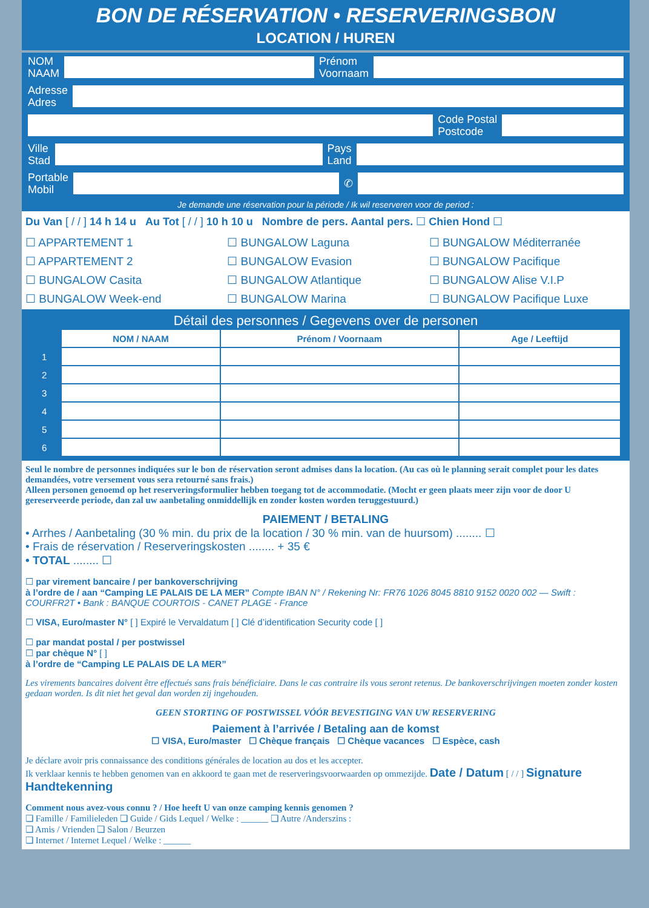BON DE RÉSERVATION • RESERVERINGSBON
LOCATION / HUREN
NOM
NAAM
Prénom
Voornaam
Adresse
Adres
Code Postal
Postcode
Ville
Stad
Pays
Land
Portable
Mobil
✆
Je demande une réservation pour la période / Ik wil reserveren voor de period :
Du Van [ / / ] 14 h 14 u Au Tot [ / / ] 10 h 10 u Nombre de pers. Aantal pers. ☐ Chien Hond ☐
☐ APPARTEMENT 1 ☐ BUNGALOW Laguna ☐ BUNGALOW Méditerranée ☐ APPARTEMENT 2 ☐ BUNGALOW Evasion ☐ BUNGALOW Pacifique ☐ BUNGALOW Casita ☐ BUNGALOW Atlantique ☐ BUNGALOW Alise V.I.P ☐ BUNGALOW Week-end ☐ BUNGALOW Marina ☐ BUNGALOW Pacifique Luxe
Détail des personnes / Gegevens over de personen
| | NOM / NAAM | Prénom / Voornaam | Age / Leeftijd |
| --- | --- | --- | --- |
| 1 | | | |
| 2 | | | |
| 3 | | | |
| 4 | | | |
| 5 | | | |
| 6 | | | |
Seul le nombre de personnes indiquées sur le bon de réservation seront admises dans la location. (Au cas où le planning serait complet pour les dates demandées, votre versement vous sera retourné sans frais.)
Alleen personen genoemd op het reserveringsformulier hebben toegang tot de accommodatie. (Mocht er geen plaats meer zijn voor de door U gereserveerde periode, dan zal uw aanbetaling onmiddellijk en zonder kosten worden teruggestuurd.)
PAIEMENT / BETALING
• Arrhes / Aanbetaling (30 % min. du prix de la location / 30 % min. van de huursom) ........ ☐
• Frais de réservation / Reserveringskosten ........ + 35 €
• TOTAL ........ ☐
☐ par virement bancaire / per bankoverschrijving
à l’ordre de / aan “Camping LE PALAIS DE LA MER” Compte IBAN N° / Rekening Nr: FR76 1026 8045 8810 9152 0020 002 — Swift : COURFR2T • Bank : BANQUE COURTOIS - CANET PLAGE - France
☐ VISA, Euro/master N° [ ] Expiré le Vervaldatum [ ] Clé d’identification Security code [ ]
☐ par mandat postal / per postwissel
☐ par chèque N° [ ]
à l’ordre de “Camping LE PALAIS DE LA MER”
Les virements bancaires doivent être effectués sans frais bénéficiaire. Dans le cas contraire ils vous seront retenus. De bankoverschrijvingen moeten zonder kosten gedaan worden. Is dit niet het geval dan worden zij ingehouden.
GEEN STORTING OF POSTWISSEL VÓÓR BEVESTIGING VAN UW RESERVERING
Paiement à l’arrivée / Betaling aan de komst
☐ VISA, Euro/master ☐ Chèque français ☐ Chèque vacances ☐ Espèce, cash
Je déclare avoir pris connaissance des conditions générales de location au dos et les accepter.
Ik verklaar kennis te hebben genomen van en akkoord te gaan met de reserveringsvoorwaarden op ommezijde. Date / Datum [ / / ] Signature Handtekenning
Comment nous avez-vous connu ? / Hoe heeft U van onze camping kennis genomen ?
❏ Famille / Familieleden ❏ Guide / Gids Lequel / Welke : ______ ❏ Autre /Anderszins :
❏ Amis / Vrienden ❏ Salon / Beurzen
❏ Internet / Internet Lequel / Welke : ______